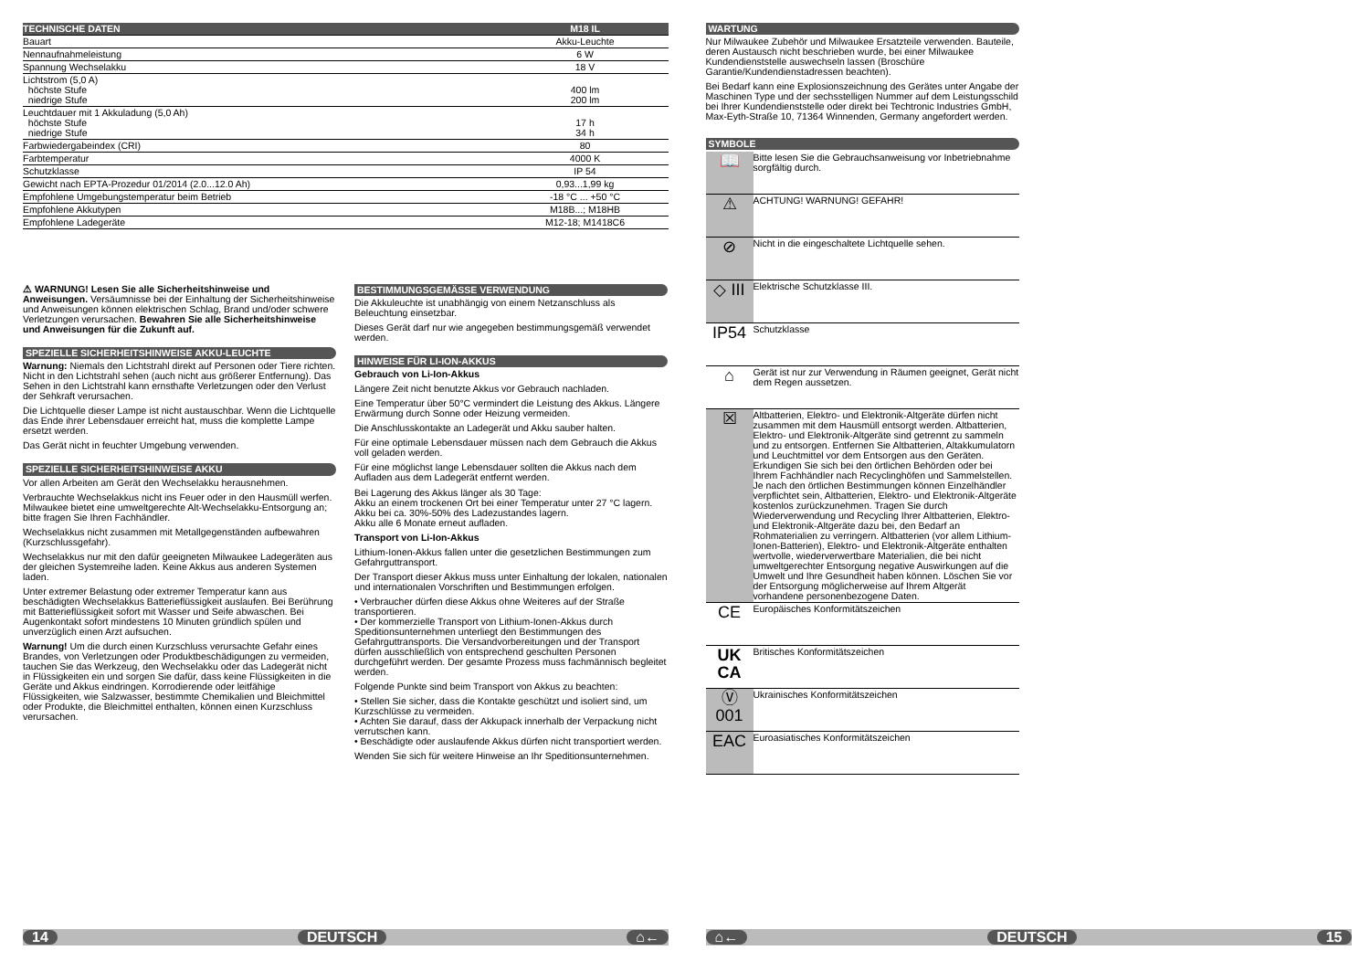| TECHNISCHE DATEN | M18 IL |
| --- | --- |
| Bauart | Akku-Leuchte |
| Nennaufnahmeleistung | 6 W |
| Spannung Wechselakku | 18 V |
| Lichtstrom (5,0 A) höchste Stufe niedrige Stufe | 400 lm 200 lm |
| Leuchtdauer mit 1 Akkuladung (5,0 Ah) höchste Stufe niedrige Stufe | 17 h 34 h |
| Farbwiedergabeindex (CRI) | 80 |
| Farbtemperatur | 4000 K |
| Schutzklasse | IP 54 |
| Gewicht nach EPTA-Prozedur 01/2014 (2.0...12.0 Ah) | 0,93...1,99 kg |
| Empfohlene Umgebungstemperatur beim Betrieb | -18 °C ... +50 °C |
| Empfohlene Akkutypen | M18B...; M18HB |
| Empfohlene Ladegeräte | M12-18; M1418C6 |
⚠ WARNUNG! Lesen Sie alle Sicherheitshinweise und Anweisungen. Versäumnisse bei der Einhaltung der Sicherheitshinweise und Anweisungen können elektrischen Schlag, Brand und/oder schwere Verletzungen verursachen. Bewahren Sie alle Sicherheitshinweise und Anweisungen für die Zukunft auf.
SPEZIELLE SICHERHEITSHINWEISE AKKU-LEUCHTE
Warnung: Niemals den Lichtstrahl direkt auf Personen oder Tiere richten. Nicht in den Lichtstrahl sehen (auch nicht aus größerer Entfernung). Das Sehen in den Lichtstrahl kann ernsthafte Verletzungen oder den Verlust der Sehkraft verursachen.
Die Lichtquelle dieser Lampe ist nicht austauschbar. Wenn die Lichtquelle das Ende ihrer Lebensdauer erreicht hat, muss die komplette Lampe ersetzt werden.
Das Gerät nicht in feuchter Umgebung verwenden.
SPEZIELLE SICHERHEITSHINWEISE AKKU
Vor allen Arbeiten am Gerät den Wechselakku herausnehmen.
Verbrauchte Wechselakkus nicht ins Feuer oder in den Hausmüll werfen. Milwaukee bietet eine umweltgerechte Alt-Wechselakku-Entsorgung an; bitte fragen Sie Ihren Fachhändler.
Wechselakkus nicht zusammen mit Metallgegenständen aufbewahren (Kurzschlussgefahr).
Wechselakkus nur mit den dafür geeigneten Milwaukee Ladegeräten aus der gleichen Systemreihe laden. Keine Akkus aus anderen Systemen laden.
Unter extremer Belastung oder extremer Temperatur kann aus beschädigten Wechselakkus Batterieflüssigkeit auslaufen. Bei Berührung mit Batterieflüssigkeit sofort mit Wasser und Seife abwaschen. Bei Augenkontakt sofort mindestens 10 Minuten gründlich spülen und unverzüglich einen Arzt aufsuchen.
Warnung! Um die durch einen Kurzschluss verursachte Gefahr eines Brandes, von Verletzungen oder Produktbeschädigungen zu vermeiden, tauchen Sie das Werkzeug, den Wechselakku oder das Ladegerät nicht in Flüssigkeiten ein und sorgen Sie dafür, dass keine Flüssigkeiten in die Geräte und Akkus eindringen. Korrodierende oder leitfähige Flüssigkeiten, wie Salzwasser, bestimmte Chemikalien und Bleichmittel oder Produkte, die Bleichmittel enthalten, können einen Kurzschluss verursachen.
BESTIMMUNGSGEMÄSSE VERWENDUNG
Die Akkuleuchte ist unabhängig von einem Netzanschluss als Beleuchtung einsetzbar.
Dieses Gerät darf nur wie angegeben bestimmungsgemäß verwendet werden.
HINWEISE FÜR LI-ION-AKKUS
Gebrauch von Li-Ion-Akkus
Längere Zeit nicht benutzte Akkus vor Gebrauch nachladen.
Eine Temperatur über 50°C vermindert die Leistung des Akkus. Längere Erwärmung durch Sonne oder Heizung vermeiden.
Die Anschlusskontakte an Ladegerät und Akku sauber halten.
Für eine optimale Lebensdauer müssen nach dem Gebrauch die Akkus voll geladen werden.
Für eine möglichst lange Lebensdauer sollten die Akkus nach dem Aufladen aus dem Ladegerät entfernt werden.
Bei Lagerung des Akkus länger als 30 Tage:
Akku an einem trockenen Ort bei einer Temperatur unter 27 °C lagern.
Akku bei ca. 30%-50% des Ladezustandes lagern.
Akku alle 6 Monate erneut aufladen.
Transport von Li-Ion-Akkus
Lithium-Ionen-Akkus fallen unter die gesetzlichen Bestimmungen zum Gefahrguttransport.
Der Transport dieser Akkus muss unter Einhaltung der lokalen, nationalen und internationalen Vorschriften und Bestimmungen erfolgen.
• Verbraucher dürfen diese Akkus ohne Weiteres auf der Straße transportieren.
• Der kommerzielle Transport von Lithium-Ionen-Akkus durch Speditionsunternehmen unterliegt den Bestimmungen des Gefahrguttransports. Die Versandvorbereitungen und der Transport dürfen ausschließlich von entsprechend geschulten Personen durchgeführt werden. Der gesamte Prozess muss fachmännisch begleitet werden.
Folgende Punkte sind beim Transport von Akkus zu beachten:
• Stellen Sie sicher, dass die Kontakte geschützt und isoliert sind, um Kurzschlüsse zu vermeiden.
• Achten Sie darauf, dass der Akkupack innerhalb der Verpackung nicht verrutschen kann.
• Beschädigte oder auslaufende Akkus dürfen nicht transportiert werden.
Wenden Sie sich für weitere Hinweise an Ihr Speditionsunternehmen.
14 DEUTSCH ⌂←
WARTUNG
Nur Milwaukee Zubehör und Milwaukee Ersatzteile verwenden. Bauteile, deren Austausch nicht beschrieben wurde, bei einer Milwaukee Kundendienststelle auswechseln lassen (Broschüre Garantie/Kundendienstadressen beachten).
Bei Bedarf kann eine Explosionszeichnung des Gerätes unter Angabe der Maschinen Type und der sechsstelligen Nummer auf dem Leistungsschild bei Ihrer Kundendienststelle oder direkt bei Techtronic Industries GmbH, Max-Eyth-Straße 10, 71364 Winnenden, Germany angefordert werden.
SYMBOLE
| 📖 | Bitte lesen Sie die Gebrauchsanweisung vor Inbetriebnahme sorgfältig durch. |
| ⚠ | ACHTUNG! WARNUNG! GEFAHR! |
| ⊘ | Nicht in die eingeschaltete Lichtquelle sehen. |
| ◇ III | Elektrische Schutzklasse III. |
| IP54 | Schutzklasse |
| ⌂ | Gerät ist nur zur Verwendung in Räumen geeignet, Gerät nicht dem Regen aussetzen. |
| ☒ | Altbatterien, Elektro- und Elektronik-Altgeräte dürfen nicht zusammen mit dem Hausmüll entsorgt werden. Altbatterien, Elektro- und Elektronik-Altgeräte sind getrennt zu sammeln und zu entsorgen. Entfernen Sie Altbatterien, Altakkumulatorn und Leuchtmittel vor dem Entsorgen aus den Geräten. Erkundigen Sie sich bei den örtlichen Behörden oder bei Ihrem Fachhändler nach Recyclinghöfen und Sammelstellen. Je nach den örtlichen Bestimmungen können Einzelhändler verpflichtet sein, Altbatterien, Elektro- und Elektronik-Altgeräte kostenlos zurückzunehmen. Tragen Sie durch Wiederverwendung und Recycling Ihrer Altbatterien, Elektro- und Elektronik-Altgeräte dazu bei, den Bedarf an Rohmaterialien zu verringern. Altbatterien (vor allem Lithium-Ionen-Batterien), Elektro- und Elektronik-Altgeräte enthalten wertvolle, wiederverwertbare Materialien, die bei nicht umweltgerechter Entsorgung negative Auswirkungen auf die Umwelt und Ihre Gesundheit haben können. Löschen Sie vor der Entsorgung möglicherweise auf Ihrem Altgerät vorhandene personenbezogene Daten. |
| CE | Europäisches Konformitätszeichen |
| UK CA | Britisches Konformitätszeichen |
| Ⓥ 001 | Ukrainisches Konformitätszeichen |
| EAC | Euroasiatisches Konformitätszeichen |
⌂← DEUTSCH 15